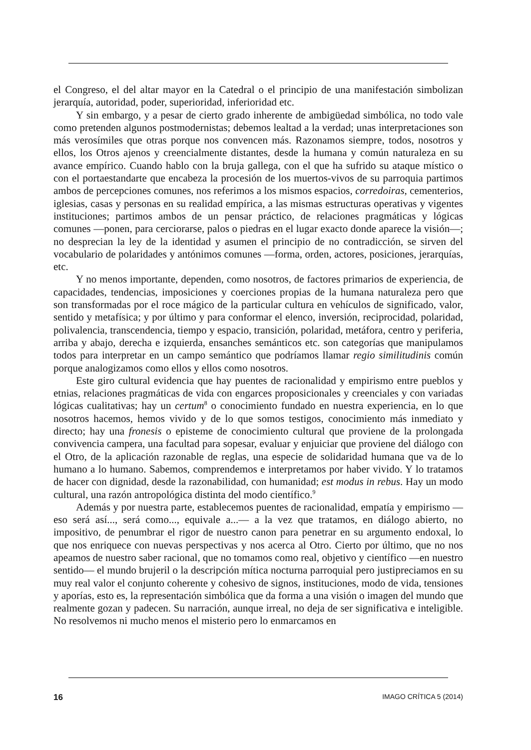el Congreso, el del altar mayor en la Catedral o el principio de una manifestación simbolizan jerarquía, autoridad, poder, superioridad, inferioridad etc.
Y sin embargo, y a pesar de cierto grado inherente de ambigüedad simbólica, no todo vale como pretenden algunos postmodernistas; debemos lealtad a la verdad; unas interpretaciones son más verosímiles que otras porque nos convencen más. Razonamos siempre, todos, nosotros y ellos, los Otros ajenos y creencialmente distantes, desde la humana y común naturaleza en su avance empírico. Cuando hablo con la bruja gallega, con el que ha sufrido su ataque místico o con el portaestandarte que encabeza la procesión de los muertos-vivos de su parroquia partimos ambos de percepciones comunes, nos referimos a los mismos espacios, corredoiras, cementerios, iglesias, casas y personas en su realidad empírica, a las mismas estructuras operativas y vigentes instituciones; partimos ambos de un pensar práctico, de relaciones pragmáticas y lógicas comunes —ponen, para cerciorarse, palos o piedras en el lugar exacto donde aparece la visión—; no desprecian la ley de la identidad y asumen el principio de no contradicción, se sirven del vocabulario de polaridades y antónimos comunes —forma, orden, actores, posiciones, jerarquías, etc.
Y no menos importante, dependen, como nosotros, de factores primarios de experiencia, de capacidades, tendencias, imposiciones y coerciones propias de la humana naturaleza pero que son transformadas por el roce mágico de la particular cultura en vehículos de significado, valor, sentido y metafísica; y por último y para conformar el elenco, inversión, reciprocidad, polaridad, polivalencia, transcendencia, tiempo y espacio, transición, polaridad, metáfora, centro y periferia, arriba y abajo, derecha e izquierda, ensanches semánticos etc. son categorías que manipulamos todos para interpretar en un campo semántico que podríamos llamar regio similitudinis común porque analogizamos como ellos y ellos como nosotros.
Este giro cultural evidencia que hay puentes de racionalidad y empirismo entre pueblos y etnias, relaciones pragmáticas de vida con engarces proposicionales y creenciales y con variadas lógicas cualitativas; hay un certum<sup>8</sup> o conocimiento fundado en nuestra experiencia, en lo que nosotros hacemos, hemos vivido y de lo que somos testigos, conocimiento más inmediato y directo; hay una fronesis o episteme de conocimiento cultural que proviene de la prolongada convivencia campera, una facultad para sopesar, evaluar y enjuiciar que proviene del diálogo con el Otro, de la aplicación razonable de reglas, una especie de solidaridad humana que va de lo humano a lo humano. Sabemos, comprendemos e interpretamos por haber vivido. Y lo tratamos de hacer con dignidad, desde la razonabilidad, con humanidad; est modus in rebus. Hay un modo cultural, una razón antropológica distinta del modo científico.<sup>9</sup>
Además y por nuestra parte, establecemos puentes de racionalidad, empatía y empirismo —eso será así..., será como..., equivale a...— a la vez que tratamos, en diálogo abierto, no impositivo, de penumbrar el rigor de nuestro canon para penetrar en su argumento endoxal, lo que nos enriquece con nuevas perspectivas y nos acerca al Otro. Cierto por último, que no nos apeamos de nuestro saber racional, que no tomamos como real, objetivo y científico —en nuestro sentido— el mundo brujeril o la descripción mítica nocturna parroquial pero justipreciamos en su muy real valor el conjunto coherente y cohesivo de signos, instituciones, modo de vida, tensiones y aporías, esto es, la representación simbólica que da forma a una visión o imagen del mundo que realmente gozan y padecen. Su narración, aunque irreal, no deja de ser significativa e inteligible. No resolvemos ni mucho menos el misterio pero lo enmarcamos en
16 IMAGO CRÍTICA 5 (2014)